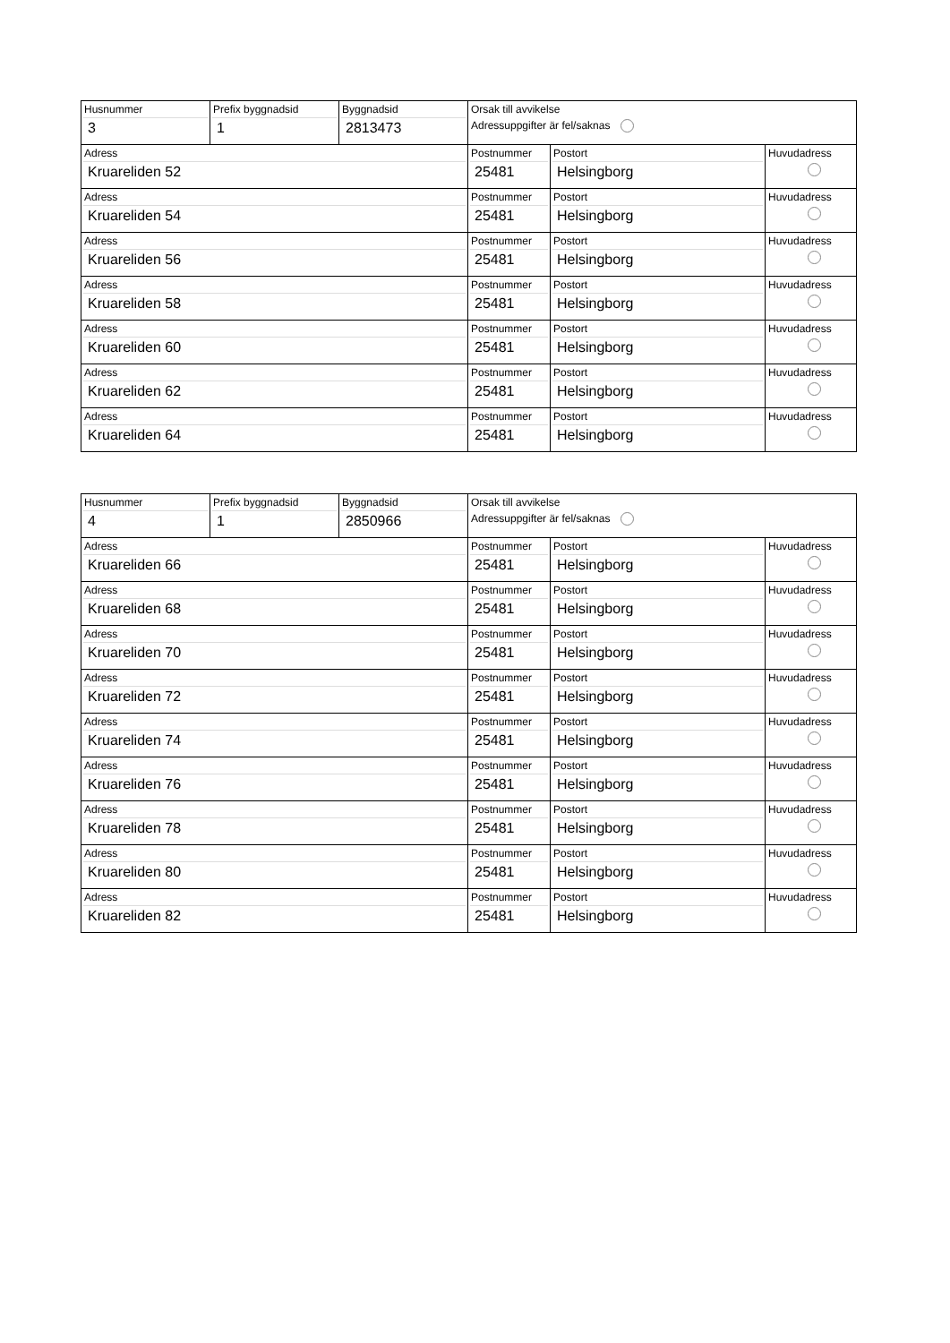| Husnummer 3 | Prefix byggnadsid 1 | Byggnadsid 2813473 | Orsak till avvikelse Adressuppgifter är fel/saknas | | |
| Adress Kruareliden 52 | | | Postnummer 25481 | Postort Helsingborg | Huvudadress |
| Adress Kruareliden 54 | | | Postnummer 25481 | Postort Helsingborg | Huvudadress |
| Adress Kruareliden 56 | | | Postnummer 25481 | Postort Helsingborg | Huvudadress |
| Adress Kruareliden 58 | | | Postnummer 25481 | Postort Helsingborg | Huvudadress |
| Adress Kruareliden 60 | | | Postnummer 25481 | Postort Helsingborg | Huvudadress |
| Adress Kruareliden 62 | | | Postnummer 25481 | Postort Helsingborg | Huvudadress |
| Adress Kruareliden 64 | | | Postnummer 25481 | Postort Helsingborg | Huvudadress |
| Husnummer 4 | Prefix byggnadsid 1 | Byggnadsid 2850966 | Orsak till avvikelse Adressuppgifter är fel/saknas | | |
| Adress Kruareliden 66 | | | Postnummer 25481 | Postort Helsingborg | Huvudadress |
| Adress Kruareliden 68 | | | Postnummer 25481 | Postort Helsingborg | Huvudadress |
| Adress Kruareliden 70 | | | Postnummer 25481 | Postort Helsingborg | Huvudadress |
| Adress Kruareliden 72 | | | Postnummer 25481 | Postort Helsingborg | Huvudadress |
| Adress Kruareliden 74 | | | Postnummer 25481 | Postort Helsingborg | Huvudadress |
| Adress Kruareliden 76 | | | Postnummer 25481 | Postort Helsingborg | Huvudadress |
| Adress Kruareliden 78 | | | Postnummer 25481 | Postort Helsingborg | Huvudadress |
| Adress Kruareliden 80 | | | Postnummer 25481 | Postort Helsingborg | Huvudadress |
| Adress Kruareliden 82 | | | Postnummer 25481 | Postort Helsingborg | Huvudadress |